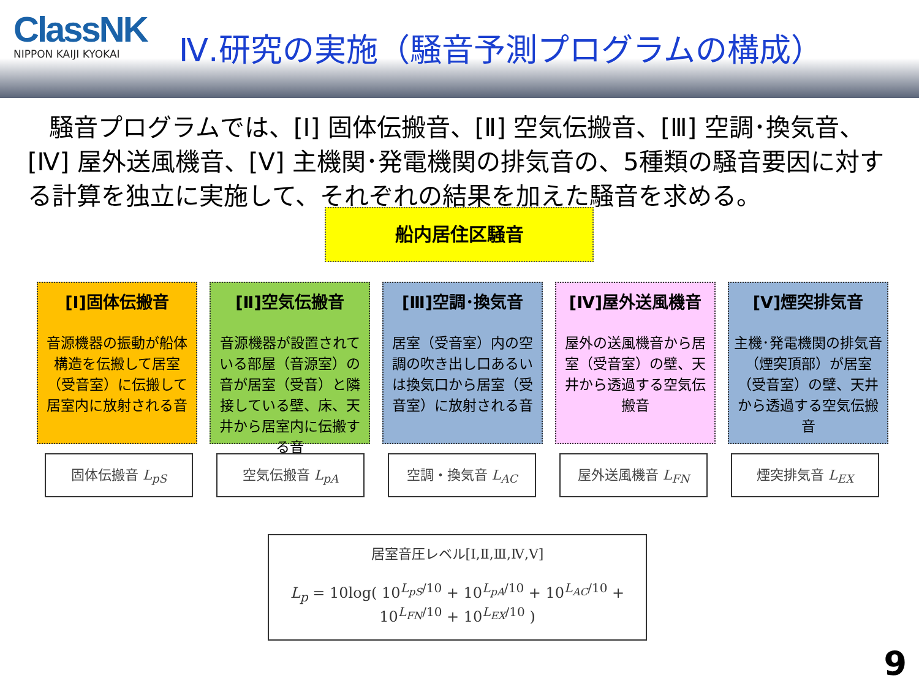ClassNK
NIPPON KAIJI KYOKAI
Ⅳ.研究の実施（騒音予測プログラムの構成）
騒音プログラムでは、[Ⅰ] 固体伝搬音、[Ⅱ] 空気伝搬音、[Ⅲ] 空調･換気音、[Ⅳ] 屋外送風機音、[Ⅴ] 主機関･発電機関の排気音の、5種類の騒音要因に対する計算を独立に実施して、それぞれの結果を加えた騒音を求める。
船内居住区騒音
[Ⅰ]固体伝搬音
音源機器の振動が船体構造を伝搬して居室（受音室）に伝搬して居室内に放射される音
[Ⅱ]空気伝搬音
音源機器が設置されている部屋（音源室）の音が居室（受音）と隣接している壁、床、天井から居室内に伝搬する音
[Ⅲ]空調･換気音
居室（受音室）内の空調の吹き出し口あるいは換気口から居室（受音室）に放射される音
[Ⅳ]屋外送風機音
屋外の送風機音から居室（受音室）の壁、天井から透過する空気伝搬音
[Ⅴ]煙突排気音
主機･発電機関の排気音（煙突頂部）が居室（受音室）の壁、天井から透過する空気伝搬音
固体伝搬音 L<sub>pS</sub> 空気伝搬音 L<sub>pA</sub> 空調・換気音 L<sub>AC</sub> 屋外送風機音 L<sub>FN</sub> 煙突排気音 L<sub>EX</sub>
居室音圧レベル[Ⅰ,Ⅱ,Ⅲ,Ⅳ,Ⅴ]
L<sub>p</sub> = 10log( 10<sup>L<sub>pS</sub>/10</sup> + 10<sup>L<sub>pA</sub>/10</sup> + 10<sup>L<sub>AC</sub>/10</sup> + 10<sup>L<sub>FN</sub>/10</sup> + 10<sup>L<sub>EX</sub>/10</sup> )
9